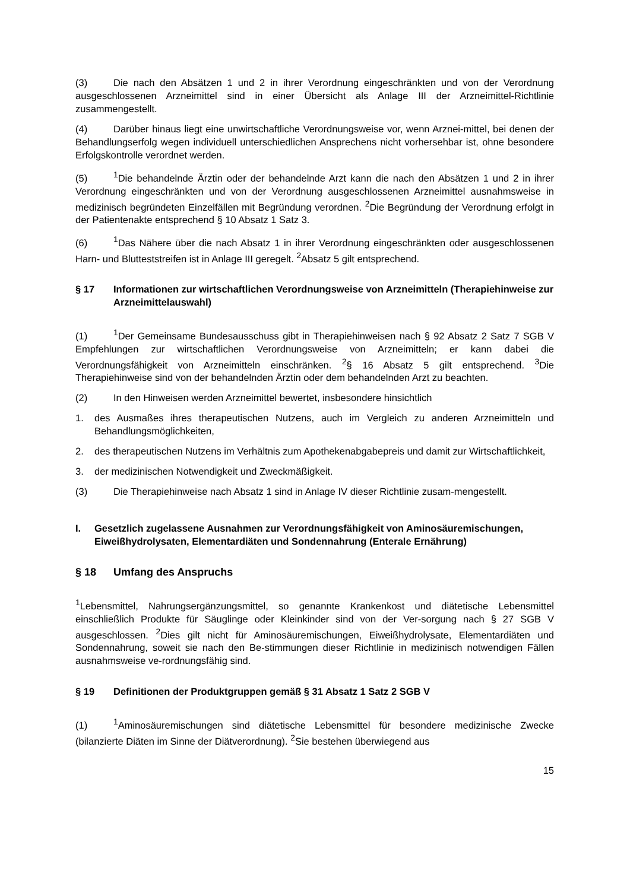(3) Die nach den Absätzen 1 und 2 in ihrer Verordnung eingeschränkten und von der Verordnung ausgeschlossenen Arzneimittel sind in einer Übersicht als Anlage III der Arzneimittel-Richtlinie zusammengestellt.
(4) Darüber hinaus liegt eine unwirtschaftliche Verordnungsweise vor, wenn Arznei-mittel, bei denen der Behandlungserfolg wegen individuell unterschiedlichen Ansprechens nicht vorhersehbar ist, ohne besondere Erfolgskontrolle verordnet werden.
(5)<sup>1</sup>Die behandelnde Ärztin oder der behandelnde Arzt kann die nach den Absätzen 1 und 2 in ihrer Verordnung eingeschränkten und von der Verordnung ausgeschlossenen Arzneimittel ausnahmsweise in medizinisch begründeten Einzelfällen mit Begründung verordnen. <sup>2</sup>Die Begründung der Verordnung erfolgt in der Patientenakte entsprechend § 10 Absatz 1 Satz 3.
(6)<sup>1</sup>Das Nähere über die nach Absatz 1 in ihrer Verordnung eingeschränkten oder ausgeschlossenen Harn- und Blutteststreifen ist in Anlage III geregelt. <sup>2</sup>Absatz 5 gilt entsprechend.
§ 17 Informationen zur wirtschaftlichen Verordnungsweise von Arzneimitteln (Therapiehinweise zur Arzneimittelauswahl)
(1)<sup>1</sup>Der Gemeinsame Bundesausschuss gibt in Therapiehinweisen nach § 92 Absatz 2 Satz 7 SGB V Empfehlungen zur wirtschaftlichen Verordnungsweise von Arzneimitteln; er kann dabei die Verordnungsfähigkeit von Arzneimitteln einschränken. <sup>2</sup>§ 16 Absatz 5 gilt entsprechend. <sup>3</sup>Die Therapiehinweise sind von der behandelnden Ärztin oder dem behandelnden Arzt zu beachten.
(2) In den Hinweisen werden Arzneimittel bewertet, insbesondere hinsichtlich
1. des Ausmaßes ihres therapeutischen Nutzens, auch im Vergleich zu anderen Arzneimitteln und Behandlungsmöglichkeiten,
2. des therapeutischen Nutzens im Verhältnis zum Apothekenabgabepreis und damit zur Wirtschaftlichkeit,
3. der medizinischen Notwendigkeit und Zweckmäßigkeit.
(3) Die Therapiehinweise nach Absatz 1 sind in Anlage IV dieser Richtlinie zusam-mengestellt.
I. Gesetzlich zugelassene Ausnahmen zur Verordnungsfähigkeit von Aminosäuremischungen, Eiweißhydrolysaten, Elementardiäten und Sondennahrung (Enterale Ernährung)
§ 18 Umfang des Anspruchs
<sup>1</sup> Lebensmittel, Nahrungsergänzungsmittel, so genannte Krankenkost und diätetische Lebensmittel einschließlich Produkte für Säuglinge oder Kleinkinder sind von der Ver-sorgung nach § 27 SGB V ausgeschlossen. <sup>2</sup>Dies gilt nicht für Aminosäuremischungen, Eiweißhydrolysate, Elementardiäten und Sondennahrung, soweit sie nach den Be-stimmungen dieser Richtlinie in medizinisch notwendigen Fällen ausnahmsweise ve-rordnungsfähig sind.
§ 19 Definitionen der Produktgruppen gemäß § 31 Absatz 1 Satz 2 SGB V
(1)<sup>1</sup>Aminosäuremischungen sind diätetische Lebensmittel für besondere medizinische Zwecke (bilanzierte Diäten im Sinne der Diätverordnung). <sup>2</sup>Sie bestehen überwiegend aus
15